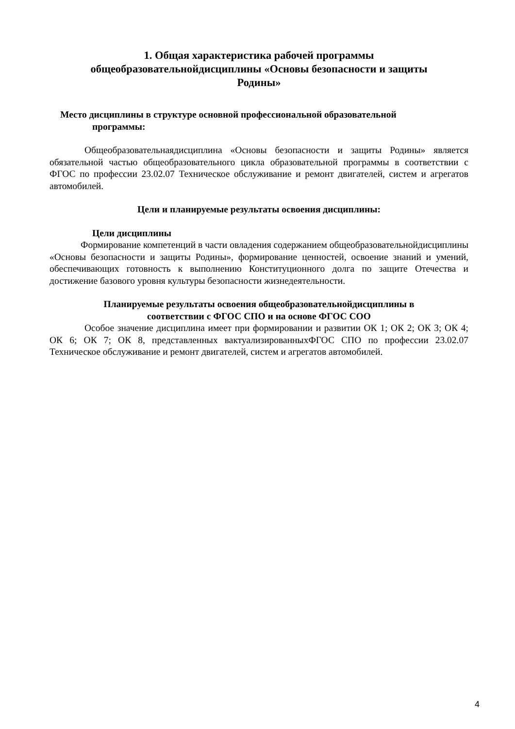1. Общая характеристика рабочей программы
общеобразовательнойдисциплины «Основы безопасности и защиты
Родины»
Место дисциплины в структуре основной профессиональной образовательной
программы:
Общеобразовательнаядисциплина «Основы безопасности и защиты Родины» является обязательной частью общеобразовательного цикла образовательной программы в соответствии с ФГОС по профессии 23.02.07 Техническое обслуживание и ремонт двигателей, систем и агрегатов автомобилей.
Цели и планируемые результаты освоения дисциплины:
Цели дисциплины
Формирование компетенций в части овладения содержанием общеобразовательнойдисциплины «Основы безопасности и защиты Родины», формирование ценностей, освоение знаний и умений, обеспечивающих готовность к выполнению Конституционного долга по защите Отечества и достижение базового уровня культуры безопасности жизнедеятельности.
Планируемые результаты освоения общеобразовательнойдисциплины в
соответствии с ФГОС СПО и на основе ФГОС СОО
Особое значение дисциплина имеет при формировании и развитии ОК 1; ОК 2; ОК 3; ОК 4; ОК 6; ОК 7; ОК 8, представленных вактуализированныхФГОС СПО по профессии 23.02.07 Техническое обслуживание и ремонт двигателей, систем и агрегатов автомобилей.
4